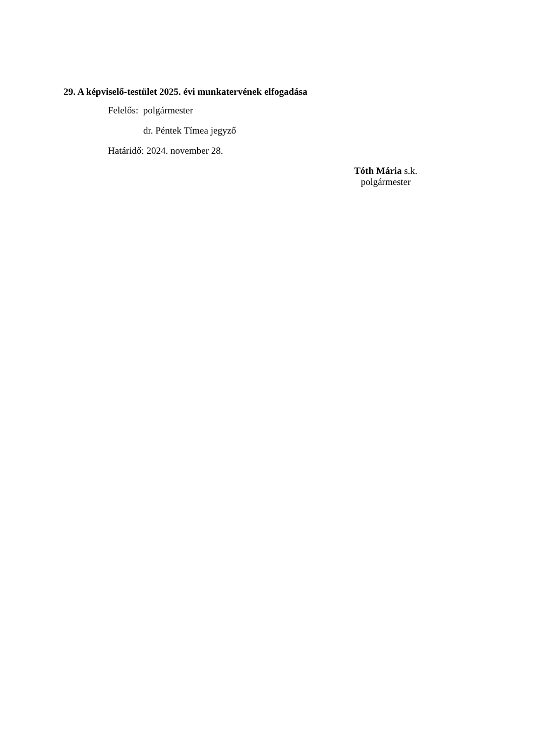29. A képviselő-testület 2025. évi munkatervének elfogadása
Felelős: polgármester
dr. Péntek Tímea jegyző
Határidő: 2024. november 28.
Tóth Mária s.k.
polgármester